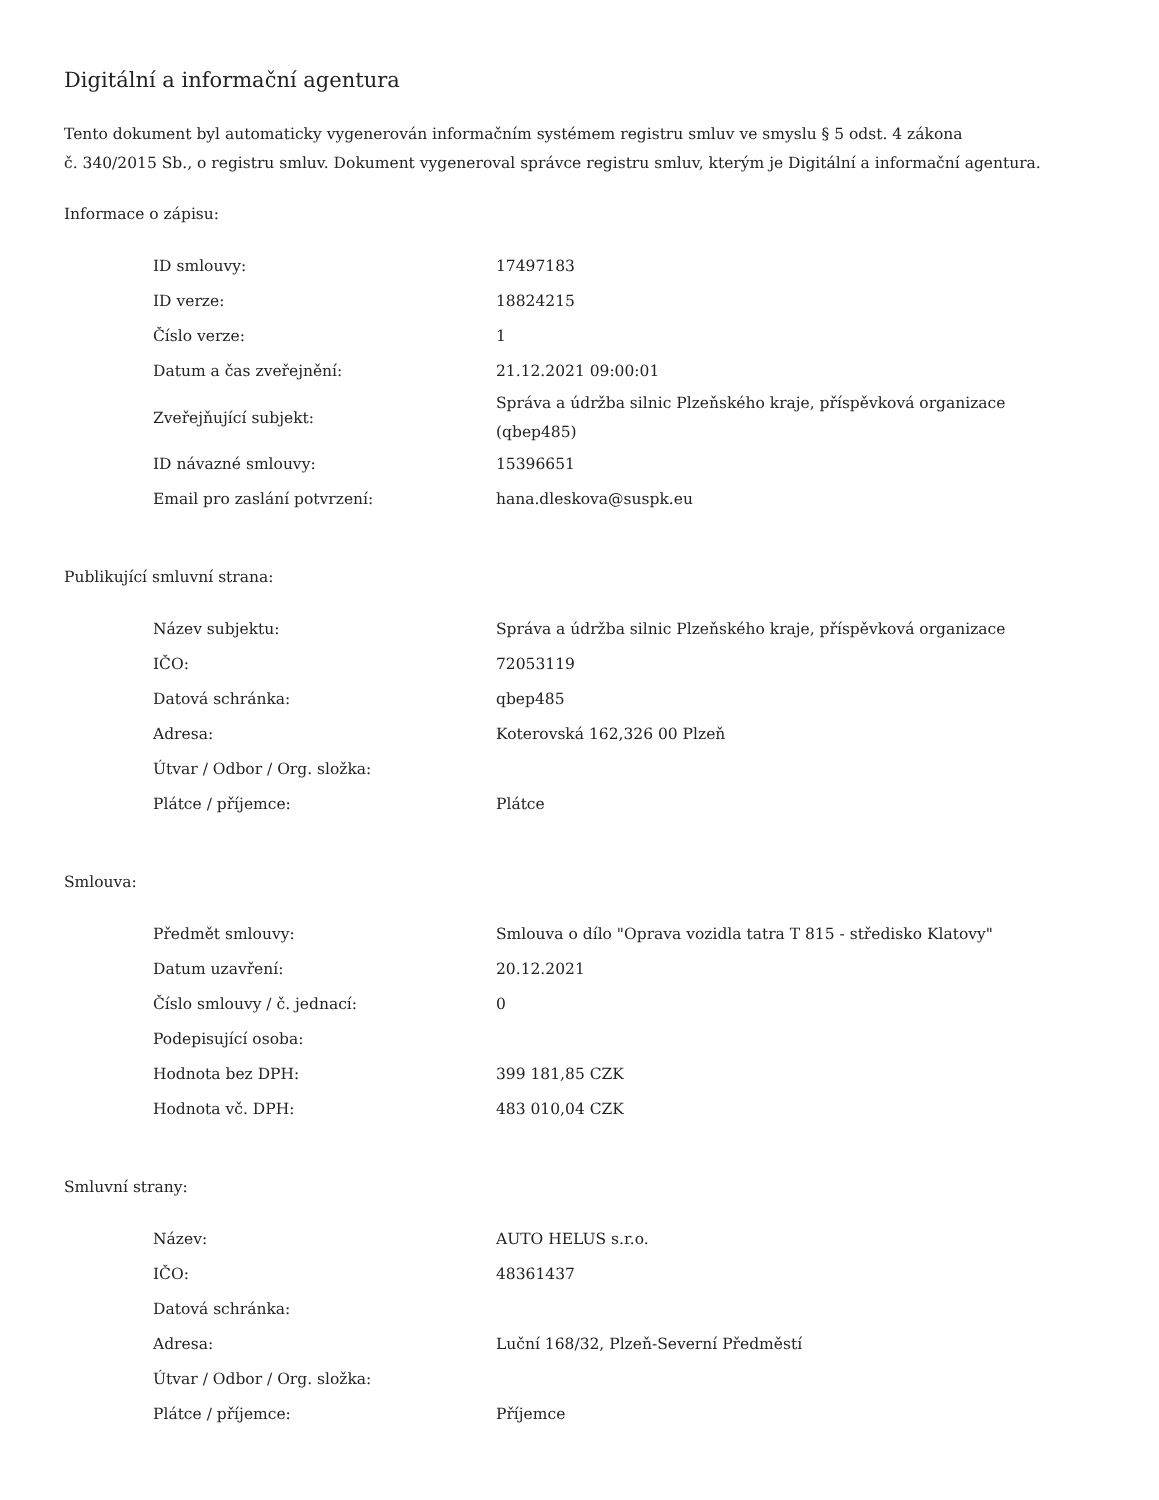Digitální a informační agentura
Tento dokument byl automaticky vygenerován informačním systémem registru smluv ve smyslu § 5 odst. 4 zákona
č. 340/2015 Sb., o registru smluv. Dokument vygeneroval správce registru smluv, kterým je Digitální a informační agentura.
Informace o zápisu:
| ID smlouvy: | 17497183 |
| ID verze: | 18824215 |
| Číslo verze: | 1 |
| Datum a čas zveřejnění: | 21.12.2021 09:00:01 |
| Zveřejňující subjekt: | Správa a údržba silnic Plzeňského kraje, příspěvková organizace (qbep485) |
| ID návazné smlouvy: | 15396651 |
| Email pro zaslání potvrzení: | hana.dleskova@suspk.eu |
Publikující smluvní strana:
| Název subjektu: | Správa a údržba silnic Plzeňského kraje, příspěvková organizace |
| IČO: | 72053119 |
| Datová schránka: | qbep485 |
| Adresa: | Koterovská 162,326 00 Plzeň |
| Útvar / Odbor / Org. složka: | |
| Plátce / příjemce: | Plátce |
Smlouva:
| Předmět smlouvy: | Smlouva o dílo "Oprava vozidla tatra T 815 - středisko Klatovy" |
| Datum uzavření: | 20.12.2021 |
| Číslo smlouvy / č. jednací: | 0 |
| Podepisující osoba: | |
| Hodnota bez DPH: | 399 181,85 CZK |
| Hodnota vč. DPH: | 483 010,04 CZK |
Smluvní strany:
| Název: | AUTO HELUS s.r.o. |
| IČO: | 48361437 |
| Datová schránka: | |
| Adresa: | Luční 168/32, Plzeň-Severní Předměstí |
| Útvar / Odbor / Org. složka: | |
| Plátce / příjemce: | Příjemce |